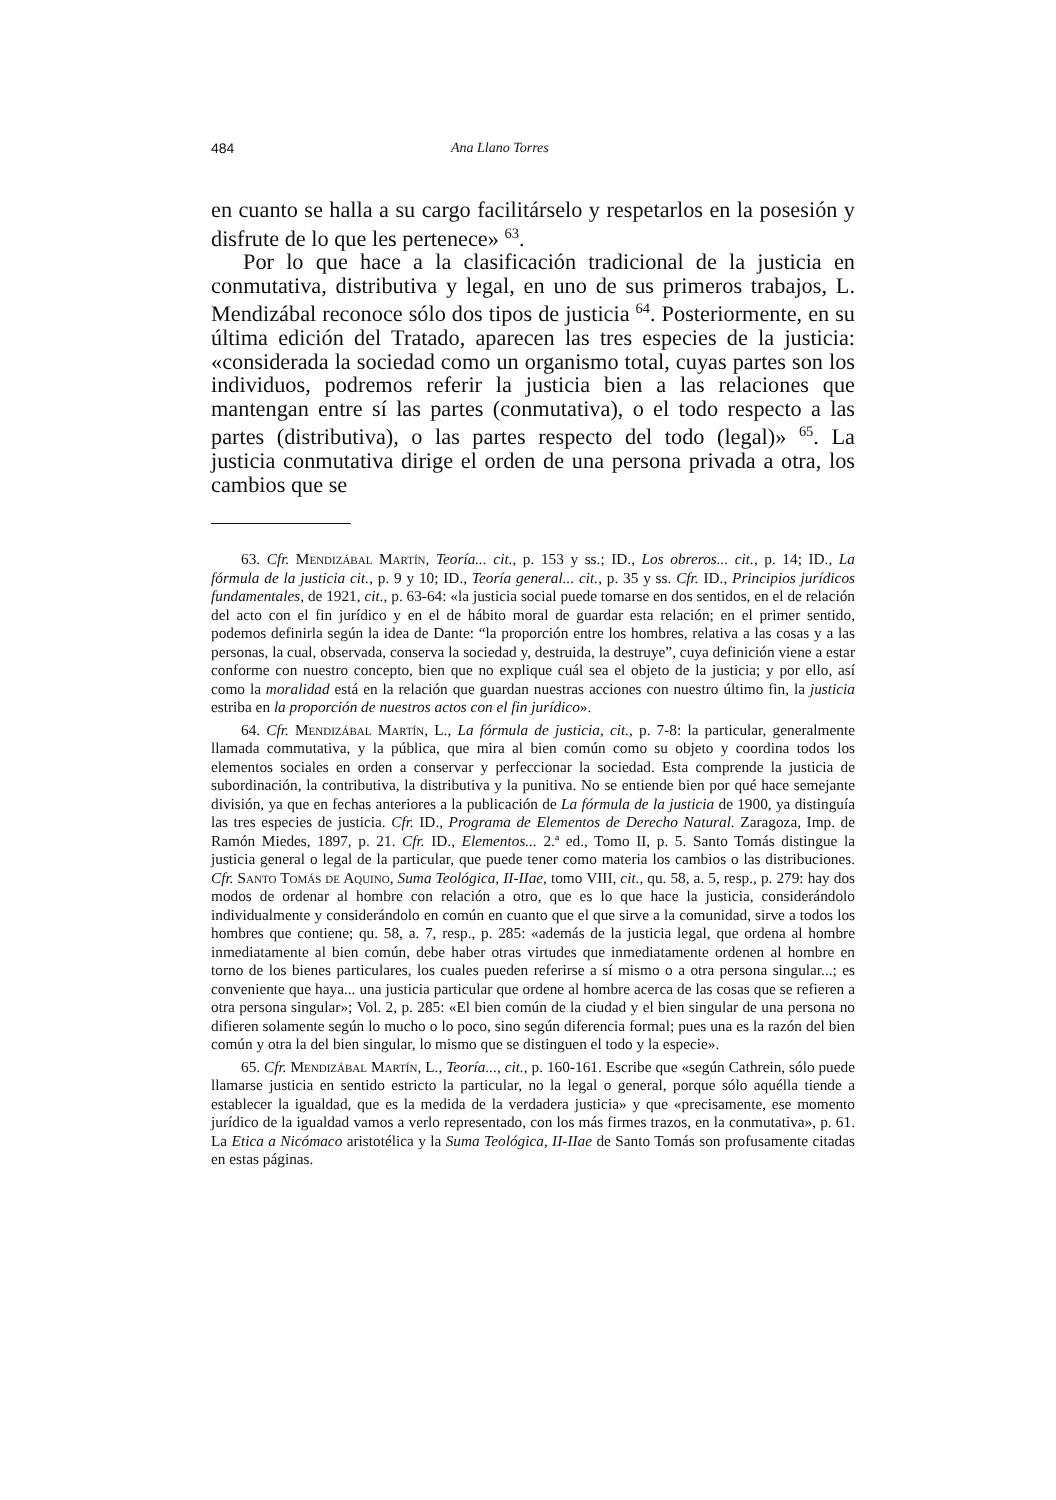484 Ana Llano Torres
en cuanto se halla a su cargo facilitárselo y respetarlos en la posesión y disfrute de lo que les pertenece» <sup>63</sup>.
Por lo que hace a la clasificación tradicional de la justicia en conmutativa, distributiva y legal, en uno de sus primeros trabajos, L. Mendizábal reconoce sólo dos tipos de justicia <sup>64</sup>. Posteriormente, en su última edición del Tratado, aparecen las tres especies de la justicia: «considerada la sociedad como un organismo total, cuyas partes son los individuos, podremos referir la justicia bien a las relaciones que mantengan entre sí las partes (conmutativa), o el todo respecto a las partes (distributiva), o las partes respecto del todo (legal)» <sup>65</sup>. La justicia conmutativa dirige el orden de una persona privada a otra, los cambios que se
63. Cfr. Mendizábal Martín, Teoría... cit., p. 153 y ss.; ID., Los obreros... cit., p. 14; ID., La fórmula de la justicia cit., p. 9 y 10; ID., Teoría general... cit., p. 35 y ss. Cfr. ID., Principios jurídicos fundamentales, de 1921, cit., p. 63-64: «la justicia social puede tomarse en dos sentidos, en el de relación del acto con el fin jurídico y en el de hábito moral de guardar esta relación; en el primer sentido, podemos definirla según la idea de Dante: “la proporción entre los hombres, relativa a las cosas y a las personas, la cual, observada, conserva la sociedad y, destruida, la destruye”, cuya definición viene a estar conforme con nuestro concepto, bien que no explique cuál sea el objeto de la justicia; y por ello, así como la moralidad está en la relación que guardan nuestras acciones con nuestro último fin, la justicia estriba en la proporción de nuestros actos con el fin jurídico».
64. Cfr. Mendizábal Martín, L., La fórmula de justicia, cit., p. 7-8: la particular, generalmente llamada commutativa, y la pública, que mira al bien común como su objeto y coordina todos los elementos sociales en orden a conservar y perfeccionar la sociedad. Esta comprende la justicia de subordinación, la contributiva, la distributiva y la punitiva. No se entiende bien por qué hace semejante división, ya que en fechas anteriores a la publicación de La fórmula de la justicia de 1900, ya distinguía las tres especies de justicia. Cfr. ID., Programa de Elementos de Derecho Natural. Zaragoza, Imp. de Ramón Miedes, 1897, p. 21. Cfr. ID., Elementos... 2.ª ed., Tomo II, p. 5. Santo Tomás distingue la justicia general o legal de la particular, que puede tener como materia los cambios o las distribuciones. Cfr. Santo Tomás de Aquino, Suma Teológica, II-IIae, tomo VIII, cit., qu. 58, a. 5, resp., p. 279: hay dos modos de ordenar al hombre con relación a otro, que es lo que hace la justicia, considerándolo individualmente y considerándolo en común en cuanto que el que sirve a la comunidad, sirve a todos los hombres que contiene; qu. 58, a. 7, resp., p. 285: «además de la justicia legal, que ordena al hombre inmediatamente al bien común, debe haber otras virtudes que inmediatamente ordenen al hombre en torno de los bienes particulares, los cuales pueden referirse a sí mismo o a otra persona singular...; es conveniente que haya... una justicia particular que ordene al hombre acerca de las cosas que se refieren a otra persona singular»; Vol. 2, p. 285: «El bien común de la ciudad y el bien singular de una persona no difieren solamente según lo mucho o lo poco, sino según diferencia formal; pues una es la razón del bien común y otra la del bien singular, lo mismo que se distinguen el todo y la especie».
65. Cfr. Mendizábal Martín, L., Teoría..., cit., p. 160-161. Escribe que «según Cathrein, sólo puede llamarse justicia en sentido estricto la particular, no la legal o general, porque sólo aquélla tiende a establecer la igualdad, que es la medida de la verdadera justicia» y que «precisamente, ese momento jurídico de la igualdad vamos a verlo representado, con los más firmes trazos, en la conmutativa», p. 61. La Etica a Nicómaco aristotélica y la Suma Teológica, II-IIae de Santo Tomás son profusamente citadas en estas páginas.